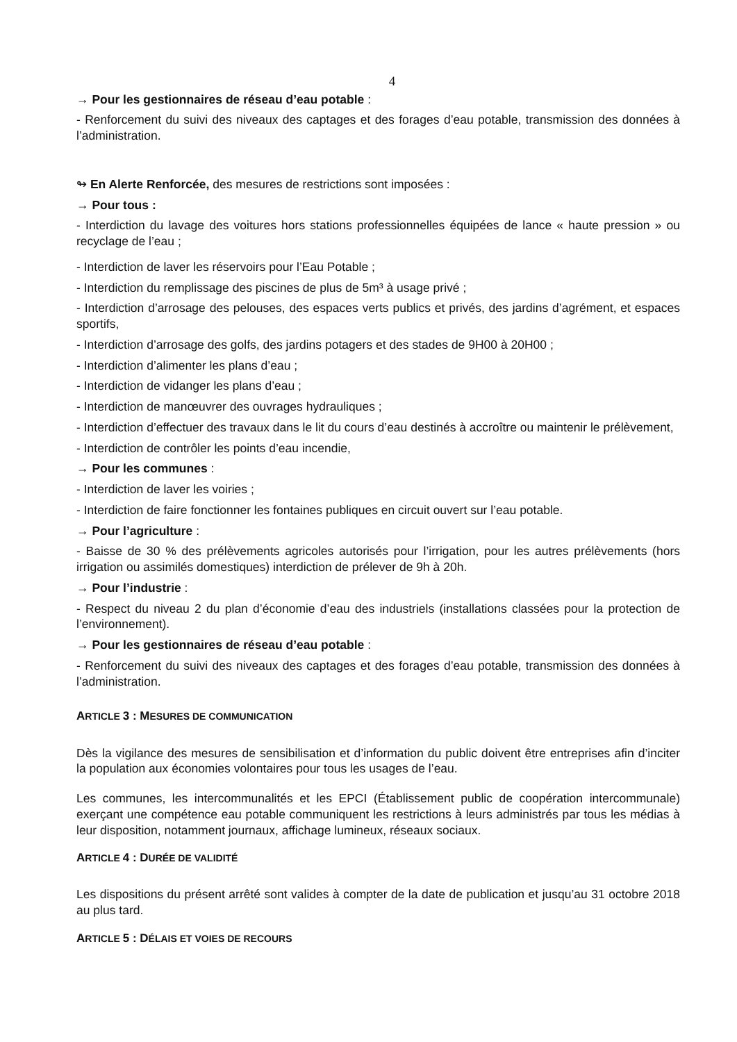4
→ Pour les gestionnaires de réseau d’eau potable :
- Renforcement du suivi des niveaux des captages et des forages d’eau potable, transmission des données à l’administration.
↬ En Alerte Renforcée, des mesures de restrictions sont imposées :
→ Pour tous :
- Interdiction du lavage des voitures hors stations professionnelles équipées de lance « haute pression » ou recyclage de l’eau ;
- Interdiction de laver les réservoirs pour l’Eau Potable ;
- Interdiction du remplissage des piscines de plus de 5m³ à usage privé ;
- Interdiction d’arrosage des pelouses, des espaces verts publics et privés, des jardins d’agrément, et espaces sportifs,
- Interdiction d’arrosage des golfs, des jardins potagers et des stades de 9H00 à 20H00 ;
- Interdiction d’alimenter les plans d’eau ;
- Interdiction de vidanger les plans d’eau ;
- Interdiction de manœuvrer des ouvrages hydrauliques ;
- Interdiction d’effectuer des travaux dans le lit du cours d’eau destinés à accroître ou maintenir le prélèvement,
- Interdiction de contrôler les points d’eau incendie,
→ Pour les communes :
- Interdiction de laver les voiries ;
- Interdiction de faire fonctionner les fontaines publiques en circuit ouvert sur l’eau potable.
→ Pour l’agriculture :
- Baisse de 30 % des prélèvements agricoles autorisés pour l’irrigation, pour les autres prélèvements (hors irrigation ou assimilés domestiques) interdiction de prélever de 9h à 20h.
→ Pour l’industrie :
- Respect du niveau 2 du plan d’économie d’eau des industriels (installations classées pour la protection de l’environnement).
→ Pour les gestionnaires de réseau d’eau potable :
- Renforcement du suivi des niveaux des captages et des forages d’eau potable, transmission des données à l’administration.
ARTICLE 3 : MESURES DE COMMUNICATION
Dès la vigilance des mesures de sensibilisation et d’information du public doivent être entreprises afin d’inciter la population aux économies volontaires pour tous les usages de l’eau.
Les communes, les intercommunalités et les EPCI (Établissement public de coopération intercommunale) exerçant une compétence eau potable communiquent les restrictions à leurs administrés par tous les médias à leur disposition, notamment journaux, affichage lumineux, réseaux sociaux.
ARTICLE 4 : DURÉE DE VALIDITÉ
Les dispositions du présent arrêté sont valides à compter de la date de publication et jusqu’au 31 octobre 2018 au plus tard.
ARTICLE 5 : DÉLAIS ET VOIES DE RECOURS